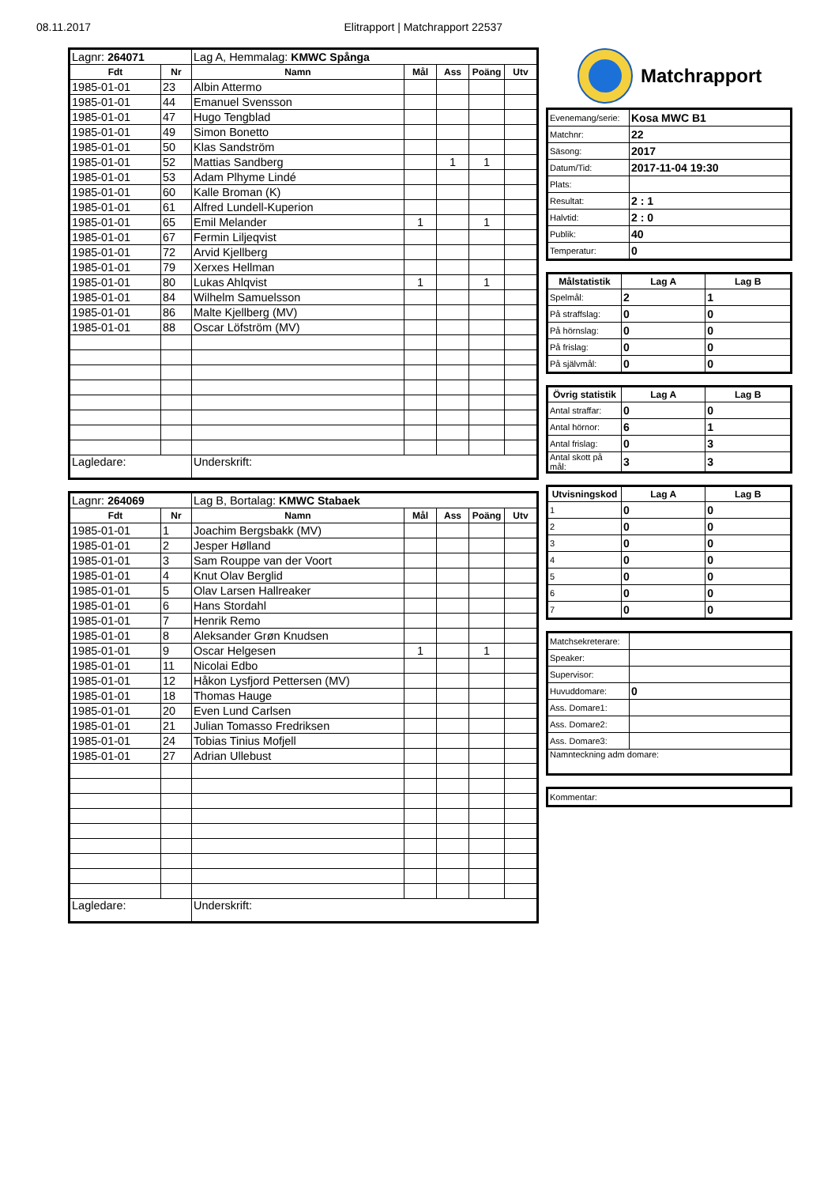08.11.2017 Elitrapport | Matchrapport 22537
| Lagnr: 264071 | | Lag A, Hemmalag: KMWC Spånga | | | | |
| Fdt | Nr | Namn | Mål | Ass | Poäng | Utv |
| 1985-01-01 | 23 | Albin Attermo | | | | |
| 1985-01-01 | 44 | Emanuel Svensson | | | | |
| 1985-01-01 | 47 | Hugo Tengblad | | | | |
| 1985-01-01 | 49 | Simon Bonetto | | | | |
| 1985-01-01 | 50 | Klas Sandström | | | | |
| 1985-01-01 | 52 | Mattias Sandberg | | 1 | 1 | |
| 1985-01-01 | 53 | Adam Plhyme Lindé | | | | |
| 1985-01-01 | 60 | Kalle Broman (K) | | | | |
| 1985-01-01 | 61 | Alfred Lundell-Kuperion | | | | |
| 1985-01-01 | 65 | Emil Melander | 1 | | 1 | |
| 1985-01-01 | 67 | Fermin Liljeqvist | | | | |
| 1985-01-01 | 72 | Arvid Kjellberg | | | | |
| 1985-01-01 | 79 | Xerxes Hellman | | | | |
| 1985-01-01 | 80 | Lukas Ahlqvist | 1 | | 1 | |
| 1985-01-01 | 84 | Wilhelm Samuelsson | | | | |
| 1985-01-01 | 86 | Malte Kjellberg (MV) | | | | |
| 1985-01-01 | 88 | Oscar Löfström (MV) | | | | |
| Lagledare: | | Underskrift: | | | | |
| Lagnr: 264069 | | Lag B, Bortalag: KMWC Stabaek | | | | |
| Fdt | Nr | Namn | Mål | Ass | Poäng | Utv |
| 1985-01-01 | 1 | Joachim Bergsbakk (MV) | | | | |
| 1985-01-01 | 2 | Jesper Hølland | | | | |
| 1985-01-01 | 3 | Sam Rouppe van der Voort | | | | |
| 1985-01-01 | 4 | Knut Olav Berglid | | | | |
| 1985-01-01 | 5 | Olav Larsen Hallreaker | | | | |
| 1985-01-01 | 6 | Hans Stordahl | | | | |
| 1985-01-01 | 7 | Henrik Remo | | | | |
| 1985-01-01 | 8 | Aleksander Grøn Knudsen | | | | |
| 1985-01-01 | 9 | Oscar Helgesen | 1 | | 1 | |
| 1985-01-01 | 11 | Nicolai Edbo | | | | |
| 1985-01-01 | 12 | Håkon Lysfjord Pettersen (MV) | | | | |
| 1985-01-01 | 18 | Thomas Hauge | | | | |
| 1985-01-01 | 20 | Even Lund Carlsen | | | | |
| 1985-01-01 | 21 | Julian Tomasso Fredriksen | | | | |
| 1985-01-01 | 24 | Tobias Tinius Mofjell | | | | |
| 1985-01-01 | 27 | Adrian Ullebust | | | | |
| Lagledare: | | Underskrift: | | | | |
Matchrapport
| Evenemang/serie: | Kosa MWC B1 |
| Matchnr: | 22 |
| Säsong: | 2017 |
| Datum/Tid: | 2017-11-04 19:30 |
| Plats: | |
| Resultat: | 2 : 1 |
| Halvtid: | 2 : 0 |
| Publik: | 40 |
| Temperatur: | 0 |
| Målstatistik | Lag A | Lag B |
| --- | --- | --- |
| Spelmål: | 2 | 1 |
| På straffslag: | 0 | 0 |
| På hörnslag: | 0 | 0 |
| På frislag: | 0 | 0 |
| På självmål: | 0 | 0 |
| Övrig statistik | Lag A | Lag B |
| --- | --- | --- |
| Antal straffar: | 0 | 0 |
| Antal hörnor: | 6 | 1 |
| Antal frislag: | 0 | 3 |
| Antal skott på mål: | 3 | 3 |
| Utvisningskod | Lag A | Lag B |
| --- | --- | --- |
| 1 | 0 | 0 |
| 2 | 0 | 0 |
| 3 | 0 | 0 |
| 4 | 0 | 0 |
| 5 | 0 | 0 |
| 6 | 0 | 0 |
| 7 | 0 | 0 |
| Matchsekreterare: | |
| Speaker: | |
| Supervisor: | |
| Huvuddomare: | 0 |
| Ass. Domare1: | |
| Ass. Domare2: | |
| Ass. Domare3: | |
| Namnteckning adm domare: | |
| Kommentar: |